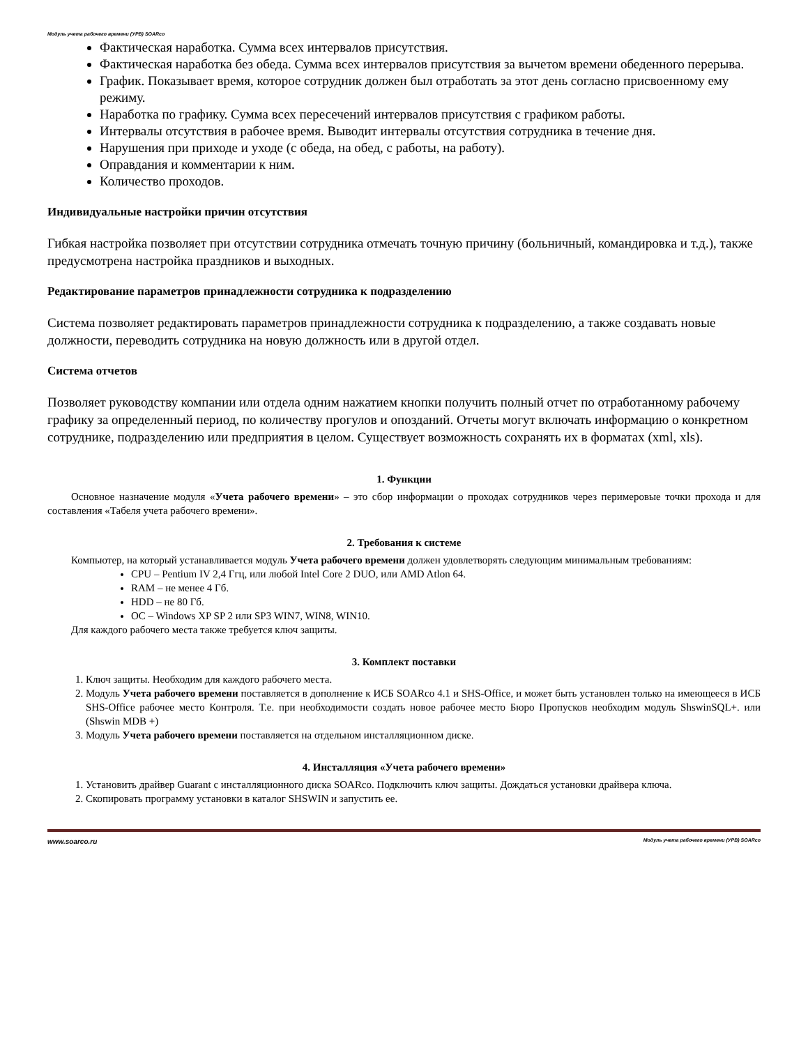Модуль учета рабочего времени (УРВ) SOARco
Фактическая наработка. Сумма всех интервалов присутствия.
Фактическая наработка без обеда. Сумма всех интервалов присутствия за вычетом времени обеденного перерыва.
График. Показывает время, которое сотрудник должен был отработать за этот день согласно присвоенному ему режиму.
Наработка по графику. Сумма всех пересечений интервалов присутствия с графиком работы.
Интервалы отсутствия в рабочее время. Выводит интервалы отсутствия сотрудника в течение дня.
Нарушения при приходе и уходе (с обеда, на обед, с работы, на работу).
Оправдания и комментарии к ним.
Количество проходов.
Индивидуальные настройки причин отсутствия
Гибкая настройка позволяет при отсутствии сотрудника отмечать точную причину (больничный, командировка и т.д.), также предусмотрена настройка праздников и выходных.
Редактирование параметров принадлежности сотрудника к подразделению
Система позволяет редактировать параметров принадлежности сотрудника к подразделению, а также создавать новые должности, переводить сотрудника на новую должность или в другой отдел.
Система отчетов
Позволяет руководству компании или отдела одним нажатием кнопки получить полный отчет по отработанному рабочему графику за определенный период, по количеству прогулов и опозданий. Отчеты могут включать информацию о конкретном сотруднике, подразделению или предприятия в целом. Существует возможность сохранять их в форматах (xml, xls).
1. Функции
Основное назначение модуля «Учета рабочего времени» – это сбор информации о проходах сотрудников через перимеровые точки прохода и для составления «Табеля учета рабочего времени».
2. Требования к системе
Компьютер, на который устанавливается модуль Учета рабочего времени должен удовлетворять следующим минимальным требованиям:
CPU – Pentium IV 2,4 Ггц, или любой Intel Core 2 DUO, или AMD Atlon 64.
RAM – не менее 4 Гб.
HDD – не 80 Гб.
OC – Windows XP SP 2 или SP3 WIN7, WIN8, WIN10.
Для каждого рабочего места также требуется ключ защиты.
3. Комплект поставки
1. Ключ защиты. Необходим для каждого рабочего места.
2. Модуль Учета рабочего времени поставляется в дополнение к ИСБ SOARco 4.1 и SHS-Office, и может быть установлен только на имеющееся в ИСБ SHS-Office рабочее место Контроля. Т.е. при необходимости создать новое рабочее место Бюро Пропусков необходим модуль ShswinSQL+. или (Shswin MDB +)
3. Модуль Учета рабочего времени поставляется на отдельном инсталляционном диске.
4. Инсталляция «Учета рабочего времени»
1. Установить драйвер Guarant с инсталляционного диска SOARco. Подключить ключ защиты. Дождаться установки драйвера ключа.
2. Скопировать программу установки в каталог SHSWIN и запустить ее.
www.soarco.ru Модуль учета рабочего времени (УРВ) SOARco